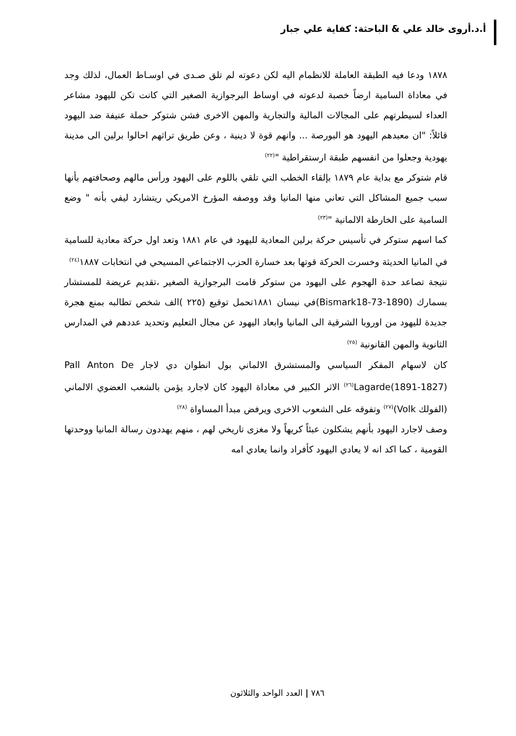أ.د.أروى خالد علي & الباحثة: كفاية علي جبار
١٨٧٨ ودعا فيه الطبقة العاملة للانظمام اليه لكن دعوته لم تلق صـدى في اوسـاط العمال، لذلك وجد في معاداة السامية ارضاً خصبة لدعوته في اوساط البرجوازية الصغير التي كانت تكن لليهود مشاعر العداء لسيطرتهم على المجالات المالية والتجارية والمهن الاخرى فشن شتوكر حملة عنيفة ضد اليهود قائلاً: "ان معبدهم اليهود هو البورصة ... وانهم قوة لا دينية ، وعن طريق تراثهم احالوا برلين الى مدينة يهودية وجعلوا من انفسهم طبقة ارستقراطية "<sup>(٢٢)</sup>
قام شتوكر مع بداية عام ١٨٧٩ بإلقاء الخطب التي تلقي باللوم على اليهود ورأس مالهم وصحافتهم بأنها سبب جميع المشاكل التي تعاني منها المانيا وقد ووصفه المؤرخ الامريكي ريتشارد ليفي بأنه " وضع السامية على الخارطة الالمانية "<sup>(٢٣)</sup>
كما اسهم ستوكر في تأسيس حركة برلين المعادية لليهود في عام ١٨٨١ وتعد اول حركة معادية للسامية في المانيا الحديثة وخسرت الحركة قوتها بعد خسارة الحزب الاجتماعي المسيحي في انتخابات ١٨٨٧<sup>(٢٤)</sup>
نتيجة تصاعد حدة الهجوم على اليهود من ستوكر قامت البرجوازية الصغير ،تقديم عريضة للمستشار بسمارك (Bismark18-73-1890)في نيسان ١٨٨١تحمل توقيع (٢٢٥ )الف شخص تطالبه بمنع هجرة جديدة لليهود من اوروبا الشرقية الى المانيا وابعاد اليهود عن مجال التعليم وتحديد عددهم في المدارس الثانوية والمهن القانونية <sup>(٢٥)</sup>
كان لاسهام المفكر السياسي والمستشرق الالماني بول انطوان دي لاجار Pall Anton De Lagarde(1891-1827)<sup>(٢٦)</sup> الاثر الكبير في معاداة اليهود كان لاجارد يؤمن بالشعب العضوي الالماني (الفولك Volk)<sup>(٢٧)</sup> وتفوقه على الشعوب الاخرى ويرفض مبدأ المساواة <sup>(٢٨)</sup>
وصف لاجارد اليهود بأنهم يشكلون عبئاً كريهاً ولا مغزى تاريخي لهم ، منهم يهددون رسالة المانيا ووحدتها القومية ، كما اكد انه لا يعادي اليهود كأفراد وانما يعادي امه
٧٨٦ | العدد الواحد والثلاثون